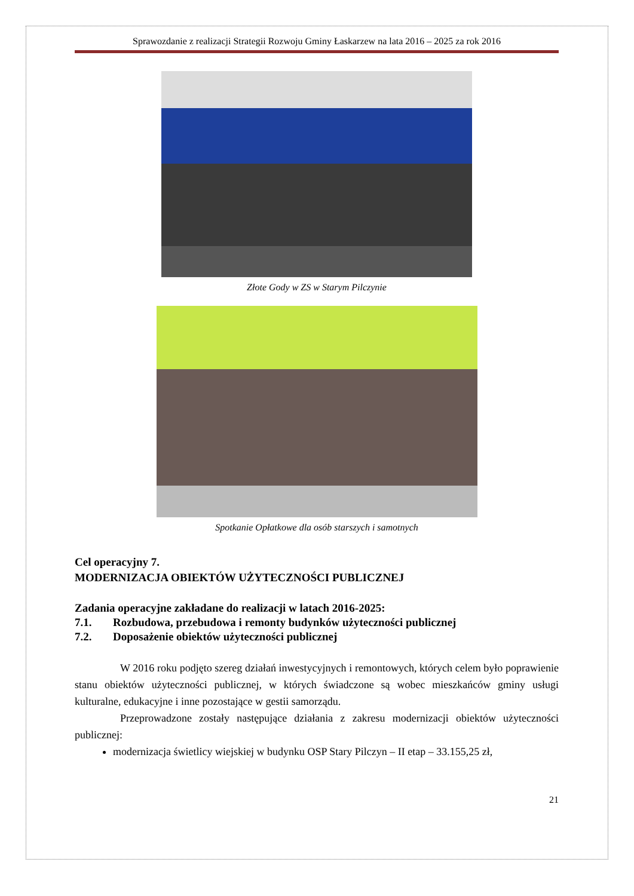Sprawozdanie z realizacji Strategii Rozwoju Gminy Łaskarzew na lata 2016 – 2025 za rok 2016
Złote Gody w ZS w Starym Pilczynie
Spotkanie Opłatkowe dla osób starszych i samotnych
Cel operacyjny 7.
MODERNIZACJA OBIEKTÓW UŻYTECZNOŚCI PUBLICZNEJ
Zadania operacyjne zakładane do realizacji w latach 2016-2025:
7.1. Rozbudowa, przebudowa i remonty budynków użyteczności publicznej
7.2. Doposażenie obiektów użyteczności publicznej
W 2016 roku podjęto szereg działań inwestycyjnych i remontowych, których celem było poprawienie stanu obiektów użyteczności publicznej, w których świadczone są wobec mieszkańców gminy usługi kulturalne, edukacyjne i inne pozostające w gestii samorządu.
Przeprowadzone zostały następujące działania z zakresu modernizacji obiektów użyteczności publicznej:
modernizacja świetlicy wiejskiej w budynku OSP Stary Pilczyn – II etap – 33.155,25 zł,
21